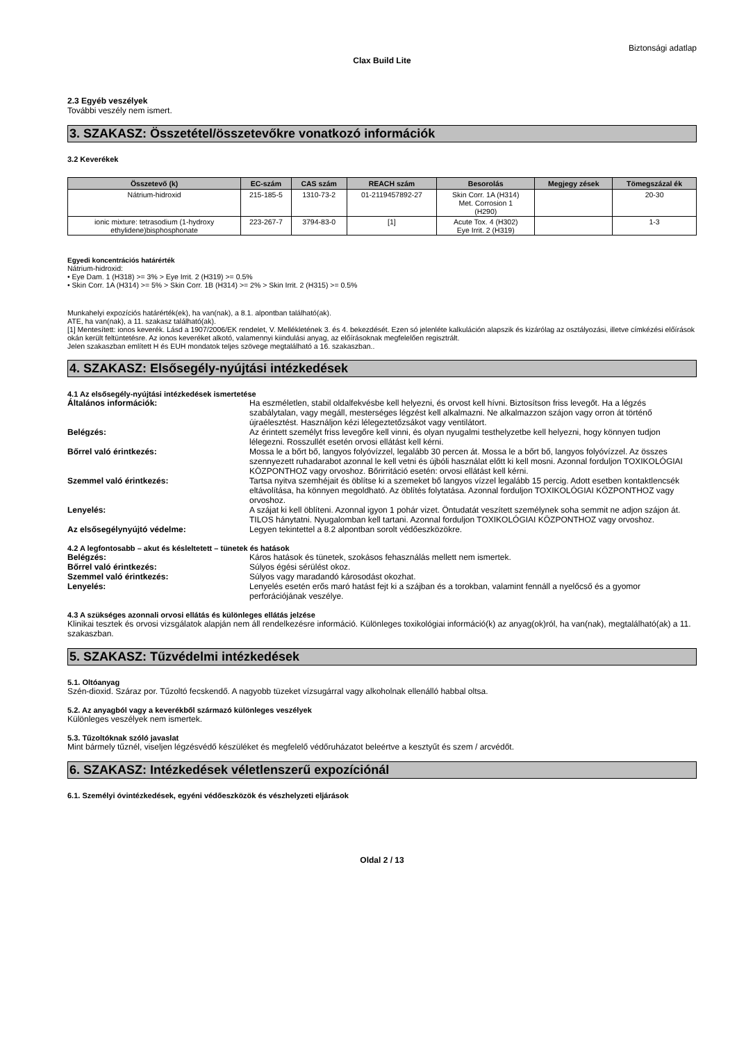Biztonsági adatlap
Clax Build Lite
2.3 Egyéb veszélyek
További veszély nem ismert.
3. SZAKASZ: Összetétel/összetevőkre vonatkozó információk
3.2 Keverékek
| Összetevő (k) | EC-szám | CAS szám | REACH szám | Besorolás | Megjegy zések | Tömegszázal ék |
| --- | --- | --- | --- | --- | --- | --- |
| Nátrium-hidroxid | 215-185-5 | 1310-73-2 | 01-2119457892-27 | Skin Corr. 1A (H314) Met. Corrosion 1 (H290) | | 20-30 |
| ionic mixture: tetrasodium (1-hydroxy ethylidene)bisphosphonate | 223-267-7 | 3794-83-0 | [1] | Acute Tox. 4 (H302) Eye Irrit. 2 (H319) | | 1-3 |
Egyedi koncentrációs határérték
Nátrium-hidroxid:
• Eye Dam. 1 (H318) >= 3% > Eye Irrit. 2 (H319) >= 0.5%
• Skin Corr. 1A (H314) >= 5% > Skin Corr. 1B (H314) >= 2% > Skin Irrit. 2 (H315) >= 0.5%
Munkahelyi expozíciós határérték(ek), ha van(nak), a 8.1. alpontban található(ak).
ATE, ha van(nak), a 11. szakasz található(ak).
[1] Mentesített: ionos keverék. Lásd a 1907/2006/EK rendelet, V. Mellékletének 3. és 4. bekezdését. Ezen só jelenléte kalkuláción alapszik és kizárólag az osztályozási, illetve címkézési előírások okán került feltüntetésre. Az ionos keveréket alkotó, valamennyi kiindulási anyag, az előírásoknak megfelelően regisztrált.
Jelen szakaszban említett H és EUH mondatok teljes szövege megtalálható a 16. szakaszban..
4. SZAKASZ: Elsősegély-nyújtási intézkedések
4.1 Az elsősegély-nyújtási intézkedések ismertetése
| Általános információk: | Ha eszméletlen, stabil oldalfekvésbe kell helyezni, és orvost kell hívni. Biztosítson friss levegőt. Ha a légzés szabálytalan, vagy megáll, mesterséges légzést kell alkalmazni. Ne alkalmazzon szájon vagy orron át történő újraélesztést. Használjon kézi lélegeztetőzsákot vagy ventilátort. |
| Belégzés: | Az érintett személyt friss levegőre kell vinni, és olyan nyugalmi testhelyzetbe kell helyezni, hogy könnyen tudjon lélegezni. Rosszullét esetén orvosi ellátást kell kérni. |
| Bőrrel való érintkezés: | Mossa le a bőrt bő, langyos folyóvízzel, legalább 30 percen át. Mossa le a bőrt bő, langyos folyóvízzel. Az összes szennyezett ruhadarabot azonnal le kell vetni és újbóli használat előtt ki kell mosni. Azonnal forduljon TOXIKOLÓGIAI KÖZPONTHOZ vagy orvoshoz. Bőrirritáció esetén: orvosi ellátást kell kérni. |
| Szemmel való érintkezés: | Tartsa nyitva szemhéjait és öblítse ki a szemeket bő langyos vízzel legalább 15 percig. Adott esetben kontaktlencsék eltávolítása, ha könnyen megoldható. Az öblítés folytatása. Azonnal forduljon TOXIKOLÓGIAI KÖZPONTHOZ vagy orvoshoz. |
| Lenyelés: | A szájat ki kell öblíteni. Azonnal igyon 1 pohár vizet. Öntudatát veszített személynek soha semmit ne adjon szájon át. TILOS hánytatni. Nyugalomban kell tartani. Azonnal forduljon TOXIKOLÓGIAI KÖZPONTHOZ vagy orvoshoz. |
| Az elsősegélynyújtó védelme: | Legyen tekintettel a 8.2 alpontban sorolt védőeszközökre. |
4.2 A legfontosabb – akut és késleltetett – tünetek és hatások
| Belégzés: | Káros hatások és tünetek, szokásos fehasználás mellett nem ismertek. |
| Bőrrel való érintkezés: | Súlyos égési sérülést okoz. |
| Szemmel való érintkezés: | Súlyos vagy maradandó károsodást okozhat. |
| Lenyelés: | Lenyelés esetén erős maró hatást fejt ki a szájban és a torokban, valamint fennáll a nyelőcső és a gyomor perforációjának veszélye. |
4.3 A szükséges azonnali orvosi ellátás és különleges ellátás jelzése
Klinikai tesztek és orvosi vizsgálatok alapján nem áll rendelkezésre információ. Különleges toxikológiai információ(k) az anyag(ok)ról, ha van(nak), megtalálható(ak) a 11. szakaszban.
5. SZAKASZ: Tűzvédelmi intézkedések
5.1. Oltóanyag
Szén-dioxid. Száraz por. Tűzoltó fecskendő. A nagyobb tüzeket vízsugárral vagy alkoholnak ellenálló habbal oltsa.
5.2. Az anyagból vagy a keverékből származó különleges veszélyek
Különleges veszélyek nem ismertek.
5.3. Tűzoltóknak szóló javaslat
Mint bármely tűznél, viseljen légzésvédő készüléket és megfelelő védőruházatot beleértve a kesztyűt és szem / arcvédőt.
6. SZAKASZ: Intézkedések véletlenszerű expozíciónál
6.1. Személyi óvintézkedések, egyéni védőeszközök és vészhelyzeti eljárások
Oldal 2 / 13